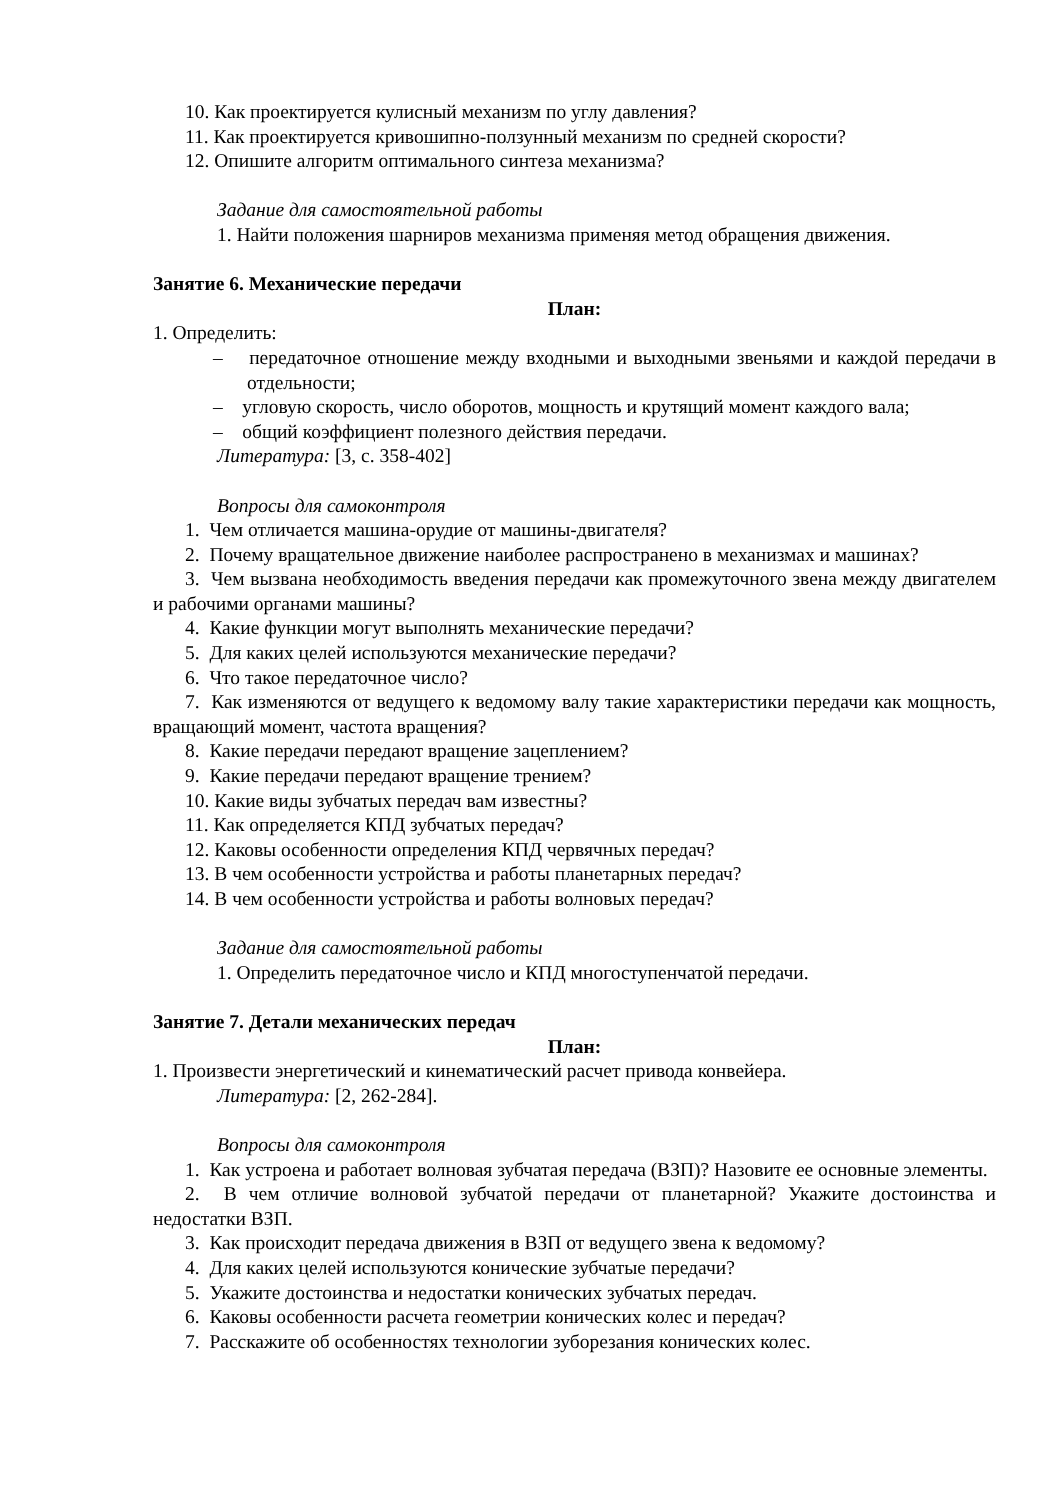10. Как проектируется кулисный механизм по углу давления?
11. Как проектируется кривошипно-ползунный механизм по средней скорости?
12. Опишите алгоритм оптимального синтеза механизма?
Задание для самостоятельной работы
1. Найти положения шарниров механизма применяя метод обращения движения.
Занятие 6. Механические передачи
План:
1. Определить:
– передаточное отношение между входными и выходными звеньями и каждой передачи в отдельности;
– угловую скорость, число оборотов, мощность и крутящий момент каждого вала;
– общий коэффициент полезного действия передачи.
Литература: [3, с. 358-402]
Вопросы для самоконтроля
1. Чем отличается машина-орудие от машины-двигателя?
2. Почему вращательное движение наиболее распространено в механизмах и машинах?
3. Чем вызвана необходимость введения передачи как промежуточного звена между двигателем и рабочими органами машины?
4. Какие функции могут выполнять механические передачи?
5. Для каких целей используются механические передачи?
6. Что такое передаточное число?
7. Как изменяются от ведущего к ведомому валу такие характеристики передачи как мощность, вращающий момент, частота вращения?
8. Какие передачи передают вращение зацеплением?
9. Какие передачи передают вращение трением?
10. Какие виды зубчатых передач вам известны?
11. Как определяется КПД зубчатых передач?
12. Каковы особенности определения КПД червячных передач?
13. В чем особенности устройства и работы планетарных передач?
14. В чем особенности устройства и работы волновых передач?
Задание для самостоятельной работы
1. Определить передаточное число и КПД многоступенчатой передачи.
Занятие 7. Детали механических передач
План:
1. Произвести энергетический и кинематический расчет привода конвейера.
Литература: [2, 262-284].
Вопросы для самоконтроля
1. Как устроена и работает волновая зубчатая передача (ВЗП)? Назовите ее основные элементы.
2. В чем отличие волновой зубчатой передачи от планетарной? Укажите достоинства и недостатки ВЗП.
3. Как происходит передача движения в ВЗП от ведущего звена к ведомому?
4. Для каких целей используются конические зубчатые передачи?
5. Укажите достоинства и недостатки конических зубчатых передач.
6. Каковы особенности расчета геометрии конических колес и передач?
7. Расскажите об особенностях технологии зуборезания конических колес.